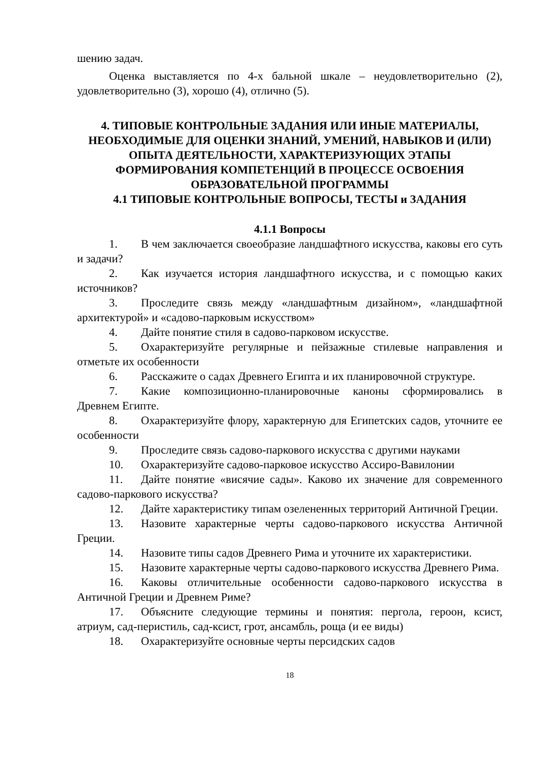шению задач.
Оценка выставляется по 4-х бальной шкале – неудовлетворительно (2), удовлетворительно (3), хорошо (4), отлично (5).
4. ТИПОВЫЕ КОНТРОЛЬНЫЕ ЗАДАНИЯ ИЛИ ИНЫЕ МАТЕРИАЛЫ, НЕОБХОДИМЫЕ ДЛЯ ОЦЕНКИ ЗНАНИЙ, УМЕНИЙ, НАВЫКОВ И (ИЛИ) ОПЫТА ДЕЯТЕЛЬНОСТИ, ХАРАКТЕРИЗУЮЩИХ ЭТАПЫ ФОРМИРОВАНИЯ КОМПЕТЕНЦИЙ В ПРОЦЕССЕ ОСВОЕНИЯ ОБРАЗОВАТЕЛЬНОЙ ПРОГРАММЫ
4.1 ТИПОВЫЕ КОНТРОЛЬНЫЕ ВОПРОСЫ, ТЕСТЫ и ЗАДАНИЯ
4.1.1 Вопросы
1. В чем заключается своеобразие ландшафтного искусства, каковы его суть и задачи?
2. Как изучается история ландшафтного искусства, и с помощью каких источников?
3. Проследите связь между «ландшафтным дизайном», «ландшафтной архитектурой» и «садово-парковым искусством»
4. Дайте понятие стиля в садово-парковом искусстве.
5. Охарактеризуйте регулярные и пейзажные стилевые направления и отметьте их особенности
6. Расскажите о садах Древнего Египта и их планировочной структуре.
7. Какие композиционно-планировочные каноны сформировались в Древнем Египте.
8. Охарактеризуйте флору, характерную для Египетских садов, уточните ее особенности
9. Проследите связь садово-паркового искусства с другими науками
10. Охарактеризуйте садово-парковое искусство Ассиро-Вавилонии
11. Дайте понятие «висячие сады». Каково их значение для современного садово-паркового искусства?
12. Дайте характеристику типам озелененных территорий Античной Греции.
13. Назовите характерные черты садово-паркового искусства Античной Греции.
14. Назовите типы садов Древнего Рима и уточните их характеристики.
15. Назовите характерные черты садово-паркового искусства Древнего Рима.
16. Каковы отличительные особенности садово-паркового искусства в Античной Греции и Древнем Риме?
17. Объясните следующие термины и понятия: пергола, героон, ксист, атриум, сад-перистиль, сад-ксист, грот, ансамбль, роща (и ее виды)
18. Охарактеризуйте основные черты персидских садов
18